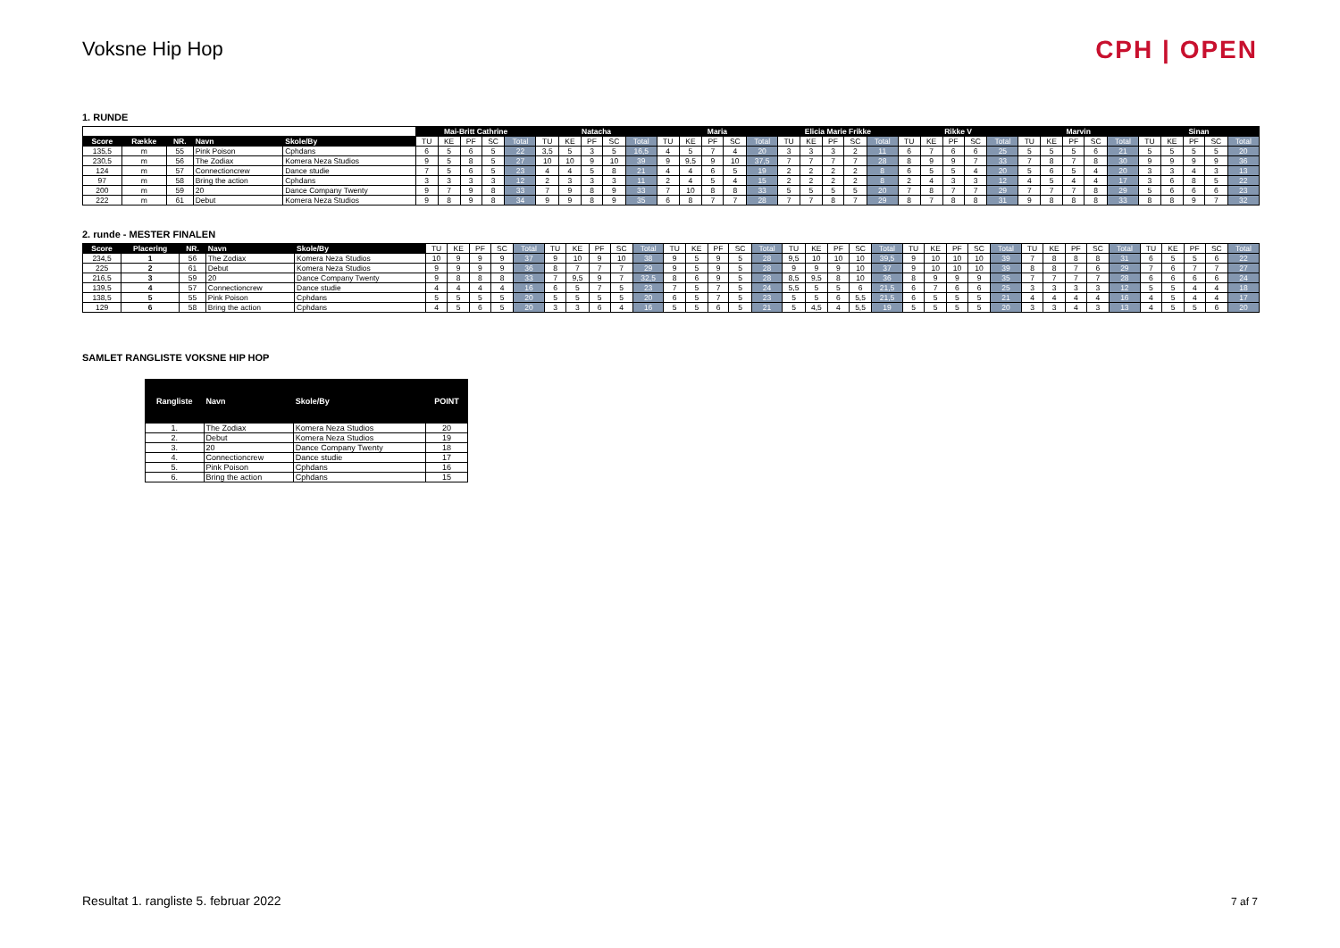Voksne Hip Hop CPH | OPEN
1. RUNDE
| | | | | | Mai-Britt Cathrine | | | | | Natacha | | | | | Maria | | | | | Elicia Marie Frikke | | | | | Rikke V | | | | | Marvin | | | | | Sinan | | | | |
| --- | --- | --- | --- | --- | --- | --- | --- | --- | --- | --- | --- | --- | --- | --- | --- | --- | --- | --- | --- | --- | --- | --- | --- | --- | --- | --- | --- | --- | --- | --- | --- | --- | --- | --- | --- | --- | --- | --- | --- |
| Score | Række | NR. | Navn | Skole/By | TU | KE | PF | SC | Total | TU | KE | PF | SC | Total | TU | KE | PF | SC | Total | TU | KE | PF | SC | Total | TU | KE | PF | SC | Total | TU | KE | PF | SC | Total | TU | KE | PF | SC | Total |
| 135,5 | m | 55 | Pink Poison | Cphdans | 6 | 5 | 6 | 5 | 22 | 3,5 | 5 | 3 | 5 | 16,5 | 4 | 5 | 7 | 4 | 20 | 3 | 3 | 3 | 2 | 11 | 6 | 7 | 6 | 6 | 25 | 5 | 5 | 5 | 6 | 21 | 5 | 5 | 5 | 5 | 20 |
| 230,5 | m | 56 | The Zodiax | Komera Neza Studios | 9 | 5 | 8 | 5 | 27 | 10 | 10 | 9 | 10 | 39 | 9 | 9,5 | 9 | 10 | 37,5 | 7 | 7 | 7 | 7 | 28 | 8 | 9 | 9 | 7 | 33 | 7 | 8 | 7 | 8 | 30 | 9 | 9 | 9 | 9 | 36 |
| 124 | m | 57 | Connectioncrew | Dance studie | 7 | 5 | 6 | 5 | 23 | 4 | 4 | 5 | 8 | 21 | 4 | 4 | 6 | 5 | 19 | 2 | 2 | 2 | 2 | 8 | 6 | 5 | 5 | 4 | 20 | 5 | 6 | 5 | 4 | 20 | 3 | 3 | 4 | 3 | 13 |
| 97 | m | 58 | Bring the action | Cphdans | 3 | 3 | 3 | 3 | 12 | 2 | 3 | 3 | 3 | 11 | 2 | 4 | 5 | 4 | 15 | 2 | 2 | 2 | 2 | 8 | 2 | 4 | 3 | 3 | 12 | 4 | 5 | 4 | 4 | 17 | 3 | 6 | 8 | 5 | 22 |
| 200 | m | 59 | 20 | Dance Company Twenty | 9 | 7 | 9 | 8 | 33 | 7 | 9 | 8 | 9 | 33 | 7 | 10 | 8 | 8 | 33 | 5 | 5 | 5 | 5 | 20 | 7 | 8 | 7 | 7 | 29 | 7 | 7 | 7 | 8 | 29 | 5 | 6 | 6 | 6 | 23 |
| 222 | m | 61 | Debut | Komera Neza Studios | 9 | 8 | 9 | 8 | 34 | 9 | 9 | 8 | 9 | 35 | 6 | 8 | 7 | 7 | 28 | 7 | 7 | 8 | 7 | 29 | 8 | 7 | 8 | 8 | 31 | 9 | 8 | 8 | 8 | 33 | 8 | 8 | 9 | 7 | 32 |
2. runde - MESTER FINALEN
| Score | Placering | NR. | Navn | Skole/By | TU | KE | PF | SC | Total | TU | KE | PF | SC | Total | TU | KE | PF | SC | Total | TU | KE | PF | SC | Total | TU | KE | PF | SC | Total | TU | KE | PF | SC | Total | TU | KE | PF | SC | Total |
| 234,5 | 1 | 56 | The Zodiax | Komera Neza Studios | 10 | 9 | 9 | 9 | 37 | 9 | 10 | 9 | 10 | 38 | 9 | 5 | 9 | 5 | 28 | 9,5 | 10 | 10 | 10 | 39,5 | 9 | 10 | 10 | 10 | 39 | 7 | 8 | 8 | 8 | 31 | 6 | 5 | 5 | 6 | 22 |
| 225 | 2 | 61 | Debut | Komera Neza Studios | 9 | 9 | 9 | 9 | 36 | 8 | 7 | 7 | 7 | 29 | 9 | 5 | 9 | 5 | 28 | 9 | 9 | 9 | 10 | 37 | 9 | 10 | 10 | 10 | 39 | 8 | 8 | 7 | 6 | 29 | 7 | 6 | 7 | 7 | 27 |
| 216,5 | 3 | 59 | 20 | Dance Company Twenty | 9 | 8 | 8 | 8 | 33 | 7 | 9,5 | 9 | 7 | 32,5 | 8 | 6 | 9 | 5 | 28 | 8,5 | 9,5 | 8 | 10 | 36 | 8 | 9 | 9 | 9 | 35 | 7 | 7 | 7 | 7 | 28 | 6 | 6 | 6 | 6 | 24 |
| 139,5 | 4 | 57 | Connectioncrew | Dance studie | 4 | 4 | 4 | 4 | 16 | 6 | 5 | 7 | 5 | 23 | 7 | 5 | 7 | 5 | 24 | 5,5 | 5 | 5 | 6 | 21,5 | 6 | 7 | 6 | 6 | 25 | 3 | 3 | 3 | 3 | 12 | 5 | 5 | 4 | 4 | 18 |
| 138,5 | 5 | 55 | Pink Poison | Cphdans | 5 | 5 | 5 | 5 | 20 | 5 | 5 | 5 | 5 | 20 | 6 | 5 | 7 | 5 | 23 | 5 | 5 | 6 | 5,5 | 21,5 | 6 | 5 | 5 | 5 | 21 | 4 | 4 | 4 | 4 | 16 | 4 | 5 | 4 | 4 | 17 |
| 129 | 6 | 58 | Bring the action | Cphdans | 4 | 5 | 6 | 5 | 20 | 3 | 3 | 6 | 4 | 16 | 5 | 5 | 6 | 5 | 21 | 5 | 4,5 | 4 | 5,5 | 19 | 5 | 5 | 5 | 5 | 20 | 3 | 3 | 4 | 3 | 13 | 4 | 5 | 5 | 6 | 20 |
SAMLET RANGLISTE VOKSNE HIP HOP
| Rangliste | Navn | Skole/By | POINT |
| --- | --- | --- | --- |
| 1. | The Zodiax | Komera Neza Studios | 20 |
| 2. | Debut | Komera Neza Studios | 19 |
| 3. | 20 | Dance Company Twenty | 18 |
| 4. | Connectioncrew | Dance studie | 17 |
| 5. | Pink Poison | Cphdans | 16 |
| 6. | Bring the action | Cphdans | 15 |
Resultat 1. rangliste 5. februar 2022
7 af 7